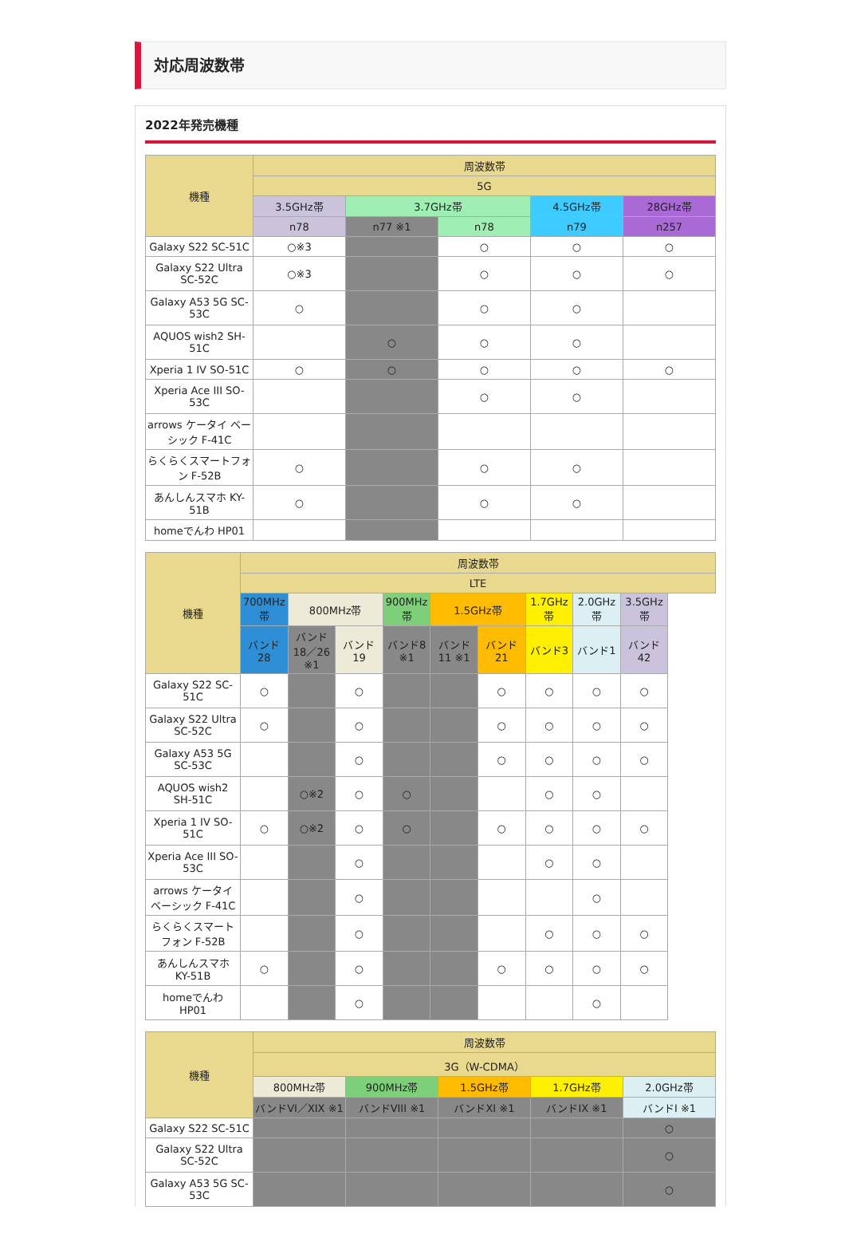対応周波数帯
2022年発売機種
| 機種 | 周波数帯 | | | | |
| --- | --- | --- | --- | --- | --- |
| | 5G | | | | |
| | 3.5GHz帯 | 3.7GHz帯 | | 4.5GHz帯 | 28GHz帯 |
| | n78 | n77 ※1 | n78 | n79 | n257 |
| Galaxy S22 SC-51C | ○※3 | | ○ | ○ | ○ |
| Galaxy S22 Ultra SC-52C | ○※3 | | ○ | ○ | ○ |
| Galaxy A53 5G SC-53C | ○ | | ○ | ○ | |
| AQUOS wish2 SH-51C | | ○ | ○ | ○ | |
| Xperia 1 IV SO-51C | ○ | ○ | ○ | ○ | ○ |
| Xperia Ace III SO-53C | | | ○ | ○ | |
| arrows ケータイ ベーシック F-41C | | | | | |
| らくらくスマートフォン F-52B | ○ | | ○ | ○ | |
| あんしんスマホ KY-51B | ○ | | ○ | ○ | |
| homeでんわ HP01 | | | | | |
| 機種 | 周波数帯 | | | | | | | | |
| --- | --- | --- | --- | --- | --- | --- | --- | --- | --- |
| | LTE | | | | | | | | |
| | 700MHz帯 | 800MHz帯 | | 900MHz帯 | 1.5GHz帯 | | 1.7GHz帯 | 2.0GHz帯 | 3.5GHz帯 |
| | バンド28 | バンド18／26 ※1 | バンド19 | バンド8 ※1 | バンド11 ※1 | バンド21 | バンド3 | バンド1 | バンド42 |
| Galaxy S22 SC-51C | ○ | | ○ | | | ○ | ○ | ○ | ○ |
| Galaxy S22 Ultra SC-52C | ○ | | ○ | | | ○ | ○ | ○ | ○ |
| Galaxy A53 5G SC-53C | | | ○ | | | ○ | ○ | ○ | ○ |
| AQUOS wish2 SH-51C | | ○※2 | ○ | ○ | | | ○ | ○ | |
| Xperia 1 IV SO-51C | ○ | ○※2 | ○ | ○ | | ○ | ○ | ○ | ○ |
| Xperia Ace III SO-53C | | | ○ | | | | ○ | ○ | |
| arrows ケータイ ベーシック F-41C | | | ○ | | | | | ○ | |
| らくらくスマートフォン F-52B | | | ○ | | | | ○ | ○ | ○ |
| あんしんスマホ KY-51B | ○ | | ○ | | | ○ | ○ | ○ | ○ |
| homeでんわ HP01 | | | ○ | | | | | ○ | |
| 機種 | 周波数帯 | | | | |
| --- | --- | --- | --- | --- | --- |
| | 3G（W-CDMA） | | | | |
| | 800MHz帯 | 900MHz帯 | 1.5GHz帯 | 1.7GHz帯 | 2.0GHz帯 |
| | バンドVI／XIX ※1 | バンドVIII ※1 | バンドXI ※1 | バンドIX ※1 | バンドI ※1 |
| Galaxy S22 SC-51C | | | | | ○ |
| Galaxy S22 Ultra SC-52C | | | | | ○ |
| Galaxy A53 5G SC-53C | | | | | ○ |